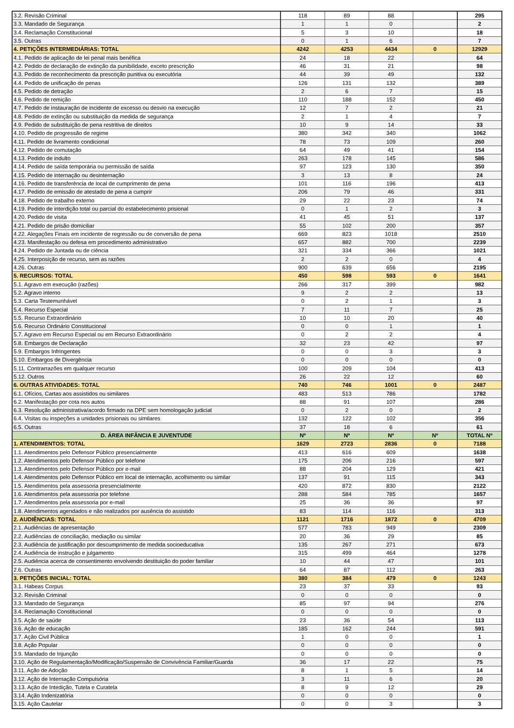| 3.2. Revisão Criminal | 118 | 89 | 88 | | 295 |
| 3.3. Mandado de Segurança | 1 | 1 | 0 | | 2 |
| 3.4. Reclamação Constitucional | 5 | 3 | 10 | | 18 |
| 3.5. Outras | 0 | 1 | 6 | | 7 |
| 4. PETIÇÕES INTERMEDIÁRIAS: TOTAL | 4242 | 4253 | 4434 | 0 | 12929 |
| 4.1. Pedido de aplicação de lei penal mais benéfica | 24 | 18 | 22 | | 64 |
| 4.2. Pedido de declaração de extinção da punibilidade, exceto prescrição | 46 | 31 | 21 | | 98 |
| 4.3. Pedido de reconhecimento da prescrição punitiva ou executória | 44 | 39 | 49 | | 132 |
| 4.4. Pedido de unificação de penas | 126 | 131 | 132 | | 389 |
| 4.5. Pedido de detração | 2 | 6 | 7 | | 15 |
| 4.6. Pedido de remição | 110 | 188 | 152 | | 450 |
| 4.7. Pedido de instauração de incidente de excesso ou desvio na execução | 12 | 7 | 2 | | 21 |
| 4.8. Pedido de extinção ou substituição da medida de segurança | 2 | 1 | 4 | | 7 |
| 4.9. Pedido de substituição de pena restritiva de direitos | 10 | 9 | 14 | | 33 |
| 4.10. Pedido de progressão de regime | 380 | 342 | 340 | | 1062 |
| 4.11. Pedido de livramento condicional | 78 | 73 | 109 | | 260 |
| 4.12. Pedido de comutação | 64 | 49 | 41 | | 154 |
| 4.13. Pedido de indulto | 263 | 178 | 145 | | 586 |
| 4.14. Pedido de saída temporária ou permissão de saída | 97 | 123 | 130 | | 350 |
| 4.15. Pedido de internação ou desinternação | 3 | 13 | 8 | | 24 |
| 4.16. Pedido de transferência de local de cumprimento de pena | 101 | 116 | 196 | | 413 |
| 4.17. Pedido de emissão de atestado de pena a cumprir | 206 | 79 | 46 | | 331 |
| 4.18. Pedido de trabalho externo | 29 | 22 | 23 | | 74 |
| 4.19. Pedido de interdição total ou parcial do estabelecimento prisional | 0 | 1 | 2 | | 3 |
| 4.20. Pedido de visita | 41 | 45 | 51 | | 137 |
| 4.21. Pedido de prisão domiciliar | 55 | 102 | 200 | | 357 |
| 4.22. Alegações Finais em incidente de regressão ou de conversão de pena | 669 | 823 | 1018 | | 2510 |
| 4.23. Manifestação ou defesa em procedimento administrativo | 657 | 882 | 700 | | 2239 |
| 4.24. Pedido de Juntada ou de ciência | 321 | 334 | 366 | | 1021 |
| 4.25. Interposição de recurso, sem as razões | 2 | 2 | 0 | | 4 |
| 4.26. Outras | 900 | 639 | 656 | | 2195 |
| 5. RECURSOS: TOTAL | 450 | 598 | 593 | 0 | 1641 |
| 5.1. Agravo em execução (razões) | 266 | 317 | 399 | | 982 |
| 5.2. Agravo interno | 9 | 2 | 2 | | 13 |
| 5.3. Carta Testemunhável | 0 | 2 | 1 | | 3 |
| 5.4. Recurso Especial | 7 | 11 | 7 | | 25 |
| 5.5. Recurso Extraordinário | 10 | 10 | 20 | | 40 |
| 5.6. Recurso Ordinário Constitucional | 0 | 0 | 1 | | 1 |
| 5.7. Agravo em Recurso Especial ou em Recurso Extraordinário | 0 | 2 | 2 | | 4 |
| 5.8. Embargos de Declaração | 32 | 23 | 42 | | 97 |
| 5.9. Embargos Infringentes | 0 | 0 | 3 | | 3 |
| 5.10. Embargos de Divergência | 0 | 0 | 0 | | 0 |
| 5.11. Contrarrazões em qualquer recurso | 100 | 209 | 104 | | 413 |
| 5.12. Outros | 26 | 22 | 12 | | 60 |
| 6. OUTRAS ATIVIDADES: TOTAL | 740 | 746 | 1001 | 0 | 2487 |
| 6.1. Ofícios, Cartas aos assistidos ou similares | 483 | 513 | 786 | | 1782 |
| 6.2. Manifestação por cota nos autos | 88 | 91 | 107 | | 286 |
| 6.3. Resolução administrativa/acordo firmado na DPE sem homologação judicial | 0 | 2 | 0 | | 2 |
| 6.4. Visitas ou inspeções a unidades prisionais ou similares | 132 | 122 | 102 | | 356 |
| 6.5. Outras | 37 | 18 | 6 | | 61 |
| D. ÁREA INFÂNCIA E JUVENTUDE | Nº | Nº | Nº | Nº | TOTAL Nº |
| 1. ATENDIMENTOS: TOTAL | 1629 | 2723 | 2836 | 0 | 7188 |
| 1.1. Atendimentos pelo Defensor Público presencialmente | 413 | 616 | 609 | | 1638 |
| 1.2. Atendimentos pelo Defensor Público por telefone | 175 | 206 | 216 | | 597 |
| 1.3. Atendimentos pelo Defensor Público por e-mail | 88 | 204 | 129 | | 421 |
| 1.4. Atendimentos pelo Defensor Público em local de internação, acolhimento ou similar | 137 | 91 | 115 | | 343 |
| 1.5. Atendimentos pela assessoria presencialmente | 420 | 872 | 830 | | 2122 |
| 1.6. Atendimentos pela assessoria por telefone | 288 | 584 | 785 | | 1657 |
| 1.7. Atendimentos pela assessoria por e-mail | 25 | 36 | 36 | | 97 |
| 1.8. Atendimentos agendados e não realizados por ausência do assistido | 83 | 114 | 116 | | 313 |
| 2. AUDIÊNCIAS: TOTAL | 1121 | 1716 | 1872 | 0 | 4709 |
| 2.1. Audiências de apresentação | 577 | 783 | 949 | | 2309 |
| 2.2. Audiências de conciliação, mediação ou similar | 20 | 36 | 29 | | 85 |
| 2.3. Audiência de justificação por descumprimento de medida socioeducativa | 135 | 267 | 271 | | 673 |
| 2.4. Audiência de instrução e julgamento | 315 | 499 | 464 | | 1278 |
| 2.5. Audiência acerca de consentimento envolvendo destituição do poder familiar | 10 | 44 | 47 | | 101 |
| 2.6. Outras | 64 | 87 | 112 | | 263 |
| 3. PETIÇÕES INICIAL: TOTAL | 380 | 384 | 479 | 0 | 1243 |
| 3.1. Habeas Corpus | 23 | 37 | 33 | | 93 |
| 3.2. Revisão Criminal | 0 | 0 | 0 | | 0 |
| 3.3. Mandado de Segurança | 85 | 97 | 94 | | 276 |
| 3.4. Reclamação Constitucional | 0 | 0 | 0 | | 0 |
| 3.5. Ação de saúde | 23 | 36 | 54 | | 113 |
| 3.6. Ação de educação | 185 | 162 | 244 | | 591 |
| 3.7. Ação Civil Pública | 1 | 0 | 0 | | 1 |
| 3.8. Ação Popular | 0 | 0 | 0 | | 0 |
| 3.9. Mandado de Injunção | 0 | 0 | 0 | | 0 |
| 3.10. Ação de Regulamentação/Modificação/Suspensão de Convivência Familiar/Guarda | 36 | 17 | 22 | | 75 |
| 3.11. Ação de Adoção | 8 | 1 | 5 | | 14 |
| 3.12. Ação de Internação Compulsória | 3 | 11 | 6 | | 20 |
| 3.13. Ação de Intedição, Tutela e Curatela | 8 | 9 | 12 | | 29 |
| 3.14. Ação Indenizatória | 0 | 0 | 0 | | 0 |
| 3.15. Ação Cautelar | 0 | 0 | 3 | | 3 |